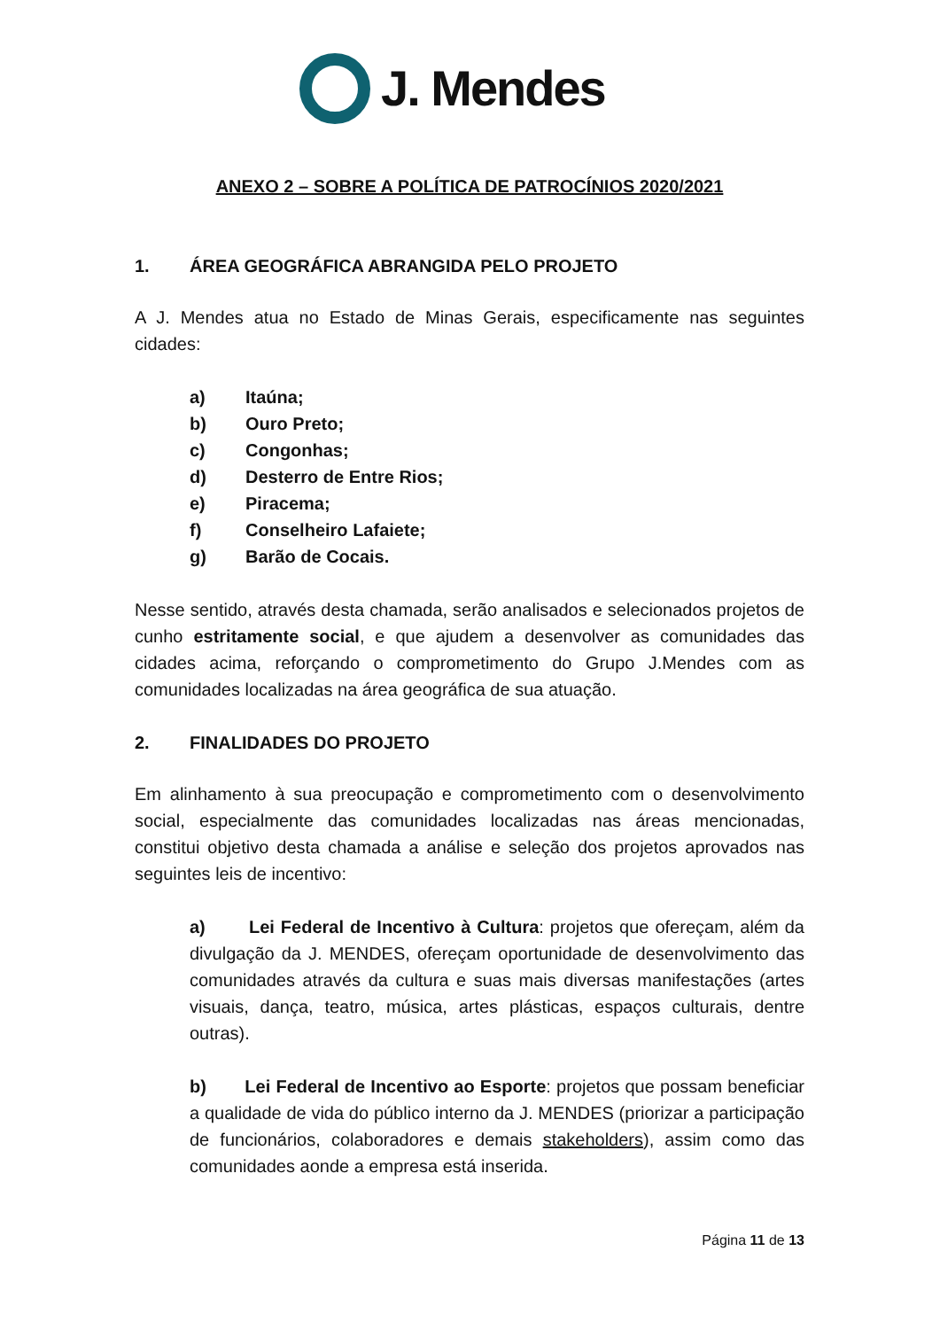J. Mendes
ANEXO 2 – SOBRE A POLÍTICA DE PATROCÍNIOS 2020/2021
1. ÁREA GEOGRÁFICA ABRANGIDA PELO PROJETO
A J. Mendes atua no Estado de Minas Gerais, especificamente nas seguintes cidades:
a) Itaúna;
b) Ouro Preto;
c) Congonhas;
d) Desterro de Entre Rios;
e) Piracema;
f) Conselheiro Lafaiete;
g) Barão de Cocais.
Nesse sentido, através desta chamada, serão analisados e selecionados projetos de cunho estritamente social, e que ajudem a desenvolver as comunidades das cidades acima, reforçando o comprometimento do Grupo J.Mendes com as comunidades localizadas na área geográfica de sua atuação.
2. FINALIDADES DO PROJETO
Em alinhamento à sua preocupação e comprometimento com o desenvolvimento social, especialmente das comunidades localizadas nas áreas mencionadas, constitui objetivo desta chamada a análise e seleção dos projetos aprovados nas seguintes leis de incentivo:
a) Lei Federal de Incentivo à Cultura: projetos que ofereçam, além da divulgação da J. MENDES, ofereçam oportunidade de desenvolvimento das comunidades através da cultura e suas mais diversas manifestações (artes visuais, dança, teatro, música, artes plásticas, espaços culturais, dentre outras).
b) Lei Federal de Incentivo ao Esporte: projetos que possam beneficiar a qualidade de vida do público interno da J. MENDES (priorizar a participação de funcionários, colaboradores e demais stakeholders), assim como das comunidades aonde a empresa está inserida.
Página 11 de 13